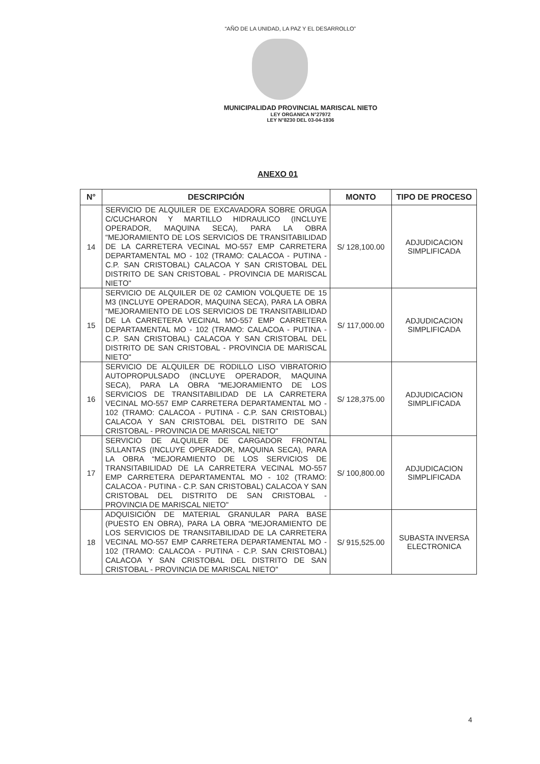“AÑO DE LA UNIDAD, LA PAZ Y EL DESARROLLO”
MUNICIPALIDAD PROVINCIAL MARISCAL NIETO
LEY ORGANICA N°27972
LEY N°8230 DEL 03-04-1936
ANEXO 01
| N° | DESCRIPCIÓN | MONTO | TIPO DE PROCESO |
| --- | --- | --- | --- |
| 14 | SERVICIO DE ALQUILER DE EXCAVADORA SOBRE ORUGA C/CUCHARON Y MARTILLO HIDRAULICO (INCLUYE OPERADOR, MAQUINA SECA), PARA LA OBRA “MEJORAMIENTO DE LOS SERVICIOS DE TRANSITABILIDAD DE LA CARRETERA VECINAL MO-557 EMP CARRETERA DEPARTAMENTAL MO - 102 (TRAMO: CALACOA - PUTINA - C.P. SAN CRISTOBAL) CALACOA Y SAN CRISTOBAL DEL DISTRITO DE SAN CRISTOBAL - PROVINCIA DE MARISCAL NIETO" | S/ 128,100.00 | ADJUDICACION SIMPLIFICADA |
| 15 | SERVICIO DE ALQUILER DE 02 CAMION VOLQUETE DE 15 M3 (INCLUYE OPERADOR, MAQUINA SECA), PARA LA OBRA “MEJORAMIENTO DE LOS SERVICIOS DE TRANSITABILIDAD DE LA CARRETERA VECINAL MO-557 EMP CARRETERA DEPARTAMENTAL MO - 102 (TRAMO: CALACOA - PUTINA - C.P. SAN CRISTOBAL) CALACOA Y SAN CRISTOBAL DEL DISTRITO DE SAN CRISTOBAL - PROVINCIA DE MARISCAL NIETO" | S/ 117,000.00 | ADJUDICACION SIMPLIFICADA |
| 16 | SERVICIO DE ALQUILER DE RODILLO LISO VIBRATORIO AUTOPROPULSADO (INCLUYE OPERADOR, MAQUINA SECA), PARA LA OBRA “MEJORAMIENTO DE LOS SERVICIOS DE TRANSITABILIDAD DE LA CARRETERA VECINAL MO-557 EMP CARRETERA DEPARTAMENTAL MO - 102 (TRAMO: CALACOA - PUTINA - C.P. SAN CRISTOBAL) CALACOA Y SAN CRISTOBAL DEL DISTRITO DE SAN CRISTOBAL - PROVINCIA DE MARISCAL NIETO" | S/ 128,375.00 | ADJUDICACION SIMPLIFICADA |
| 17 | SERVICIO DE ALQUILER DE CARGADOR FRONTAL S/LLANTAS (INCLUYE OPERADOR, MAQUINA SECA), PARA LA OBRA “MEJORAMIENTO DE LOS SERVICIOS DE TRANSITABILIDAD DE LA CARRETERA VECINAL MO-557 EMP CARRETERA DEPARTAMENTAL MO - 102 (TRAMO: CALACOA - PUTINA - C.P. SAN CRISTOBAL) CALACOA Y SAN CRISTOBAL DEL DISTRITO DE SAN CRISTOBAL - PROVINCIA DE MARISCAL NIETO" | S/ 100,800.00 | ADJUDICACION SIMPLIFICADA |
| 18 | ADQUISICIÓN DE MATERIAL GRANULAR PARA BASE (PUESTO EN OBRA), PARA LA OBRA “MEJORAMIENTO DE LOS SERVICIOS DE TRANSITABILIDAD DE LA CARRETERA VECINAL MO-557 EMP CARRETERA DEPARTAMENTAL MO - 102 (TRAMO: CALACOA - PUTINA - C.P. SAN CRISTOBAL) CALACOA Y SAN CRISTOBAL DEL DISTRITO DE SAN CRISTOBAL - PROVINCIA DE MARISCAL NIETO" | S/ 915,525.00 | SUBASTA INVERSA ELECTRONICA |
4